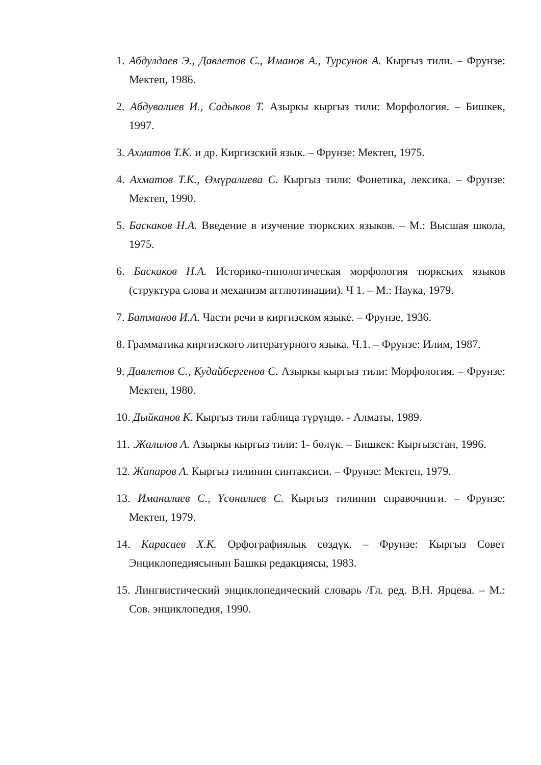1. Абдулдаев Э., Давлетов С., Иманов А., Турсунов А. Кыргыз тили. – Фрунзе: Мектеп, 1986.
2. Абдувалиев И., Садыков Т. Азыркы кыргыз тили: Морфология. – Бишкек, 1997.
3. Ахматов Т.К. и др. Киргизский язык. – Фрунзе: Мектеп, 1975.
4. Ахматов Т.К., Өмүралиева С. Кыргыз тили: Фонетика, лексика. – Фрунзе: Мектеп, 1990.
5. Баскаков Н.А. Введение в изучение тюркских языков. – М.: Высшая школа, 1975.
6. Баскаков Н.А. Историко-типологическая морфология тюркских языков (структура слова и механизм агглютинации). Ч 1. – М.: Наука, 1979.
7. Батманов И.А. Части речи в киргизском языке. – Фрунзе, 1936.
8. Грамматика киргизского литературного языка. Ч.1. – Фрунзе: Илим, 1987.
9. Давлетов С., Кудайбергенов С. Азыркы кыргыз тили: Морфология. – Фрунзе: Мектеп, 1980.
10. Дыйканов К. Кыргыз тили таблица түрүндө. - Алматы, 1989.
11. .Жалилов А. Азыркы кыргыз тили: 1- бөлүк. – Бишкек: Кыргызстан, 1996.
12. Жапаров А. Кыргыз тилинин синтаксиси. – Фрунзе: Мектеп, 1979.
13. Иманалиев С., Үсөналиев С. Кыргыз тилинин справочниги. – Фрунзе: Мектеп, 1979.
14. Карасаев Х.К. Орфографиялык сөздүк. – Фрунзе: Кыргыз Совет Энциклопедиясынын Башкы редакциясы, 1983.
15. Лингвистический энциклопедический словарь /Гл. ред. В.Н. Ярцева. – М.: Сов. энциклопедия, 1990.